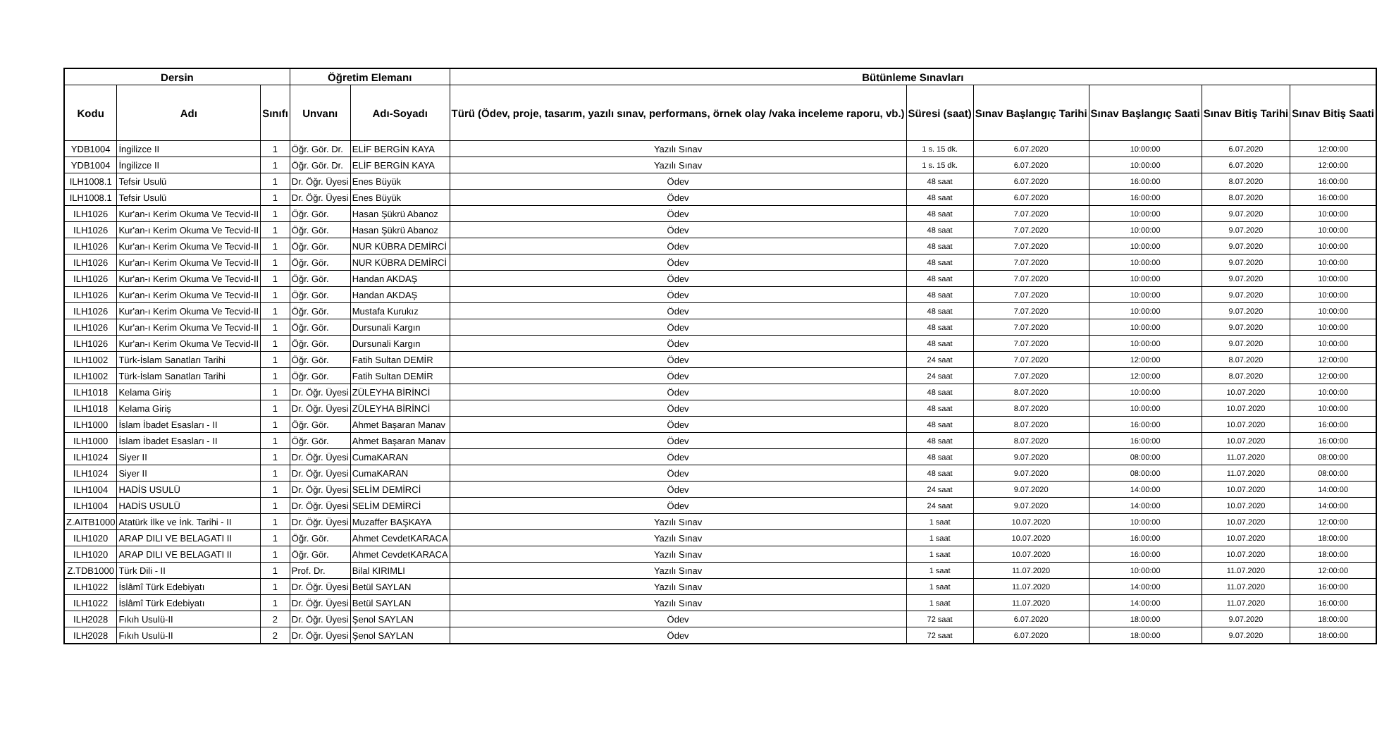| Dersin | | | Öğretim Elemanı | | Bütünleme Sınavları | | | | | |
| --- | --- | --- | --- | --- | --- | --- | --- | --- | --- | --- |
| Kodu | Adı | Sınıfı | Unvanı | Adı-Soyadı | Türü (Ödev, proje, tasarım, yazılı sınav, performans, örnek olay /vaka inceleme raporu, vb.) | Süresi (saat) | Sınav Başlangıç Tarihi | Sınav Başlangıç Saati | Sınav Bitiş Tarihi | Sınav Bitiş Saati |
| YDB1004 | İngilizce II | 1 | Öğr. Gör. Dr. | ELİF BERGİN KAYA | Yazılı Sınav | 1 s. 15 dk. | 6.07.2020 | 10:00:00 | 6.07.2020 | 12:00:00 |
| YDB1004 | İngilizce II | 1 | Öğr. Gör. Dr. | ELİF BERGİN KAYA | Yazılı Sınav | 1 s. 15 dk. | 6.07.2020 | 10:00:00 | 6.07.2020 | 12:00:00 |
| ILH1008.1 | Tefsir Usulü | 1 | Dr. Öğr. Üyesi | Enes Büyük | Ödev | 48 saat | 6.07.2020 | 16:00:00 | 8.07.2020 | 16:00:00 |
| ILH1008.1 | Tefsir Usulü | 1 | Dr. Öğr. Üyesi | Enes Büyük | Ödev | 48 saat | 6.07.2020 | 16:00:00 | 8.07.2020 | 16:00:00 |
| ILH1026 | Kur'an-ı Kerim Okuma Ve Tecvid-II | 1 | Öğr. Gör. | Hasan Şükrü Abanoz | Ödev | 48 saat | 7.07.2020 | 10:00:00 | 9.07.2020 | 10:00:00 |
| ILH1026 | Kur'an-ı Kerim Okuma Ve Tecvid-II | 1 | Öğr. Gör. | Hasan Şükrü Abanoz | Ödev | 48 saat | 7.07.2020 | 10:00:00 | 9.07.2020 | 10:00:00 |
| ILH1026 | Kur'an-ı Kerim Okuma Ve Tecvid-II | 1 | Öğr. Gör. | NUR KÜBRA DEMİRCİ | Ödev | 48 saat | 7.07.2020 | 10:00:00 | 9.07.2020 | 10:00:00 |
| ILH1026 | Kur'an-ı Kerim Okuma Ve Tecvid-II | 1 | Öğr. Gör. | NUR KÜBRA DEMİRCİ | Ödev | 48 saat | 7.07.2020 | 10:00:00 | 9.07.2020 | 10:00:00 |
| ILH1026 | Kur'an-ı Kerim Okuma Ve Tecvid-II | 1 | Öğr. Gör. | Handan AKDAŞ | Ödev | 48 saat | 7.07.2020 | 10:00:00 | 9.07.2020 | 10:00:00 |
| ILH1026 | Kur'an-ı Kerim Okuma Ve Tecvid-II | 1 | Öğr. Gör. | Handan AKDAŞ | Ödev | 48 saat | 7.07.2020 | 10:00:00 | 9.07.2020 | 10:00:00 |
| ILH1026 | Kur'an-ı Kerim Okuma Ve Tecvid-II | 1 | Öğr. Gör. | Mustafa Kurukız | Ödev | 48 saat | 7.07.2020 | 10:00:00 | 9.07.2020 | 10:00:00 |
| ILH1026 | Kur'an-ı Kerim Okuma Ve Tecvid-II | 1 | Öğr. Gör. | Dursunali Kargın | Ödev | 48 saat | 7.07.2020 | 10:00:00 | 9.07.2020 | 10:00:00 |
| ILH1026 | Kur'an-ı Kerim Okuma Ve Tecvid-II | 1 | Öğr. Gör. | Dursunali Kargın | Ödev | 48 saat | 7.07.2020 | 10:00:00 | 9.07.2020 | 10:00:00 |
| ILH1002 | Türk-İslam Sanatları Tarihi | 1 | Öğr. Gör. | Fatih Sultan DEMİR | Ödev | 24 saat | 7.07.2020 | 12:00:00 | 8.07.2020 | 12:00:00 |
| ILH1002 | Türk-İslam Sanatları Tarihi | 1 | Öğr. Gör. | Fatih Sultan DEMİR | Ödev | 24 saat | 7.07.2020 | 12:00:00 | 8.07.2020 | 12:00:00 |
| ILH1018 | Kelama Giriş | 1 | Dr. Öğr. Üyesi | ZÜLEYHA BİRİNCİ | Ödev | 48 saat | 8.07.2020 | 10:00:00 | 10.07.2020 | 10:00:00 |
| ILH1018 | Kelama Giriş | 1 | Dr. Öğr. Üyesi | ZÜLEYHA BİRİNCİ | Ödev | 48 saat | 8.07.2020 | 10:00:00 | 10.07.2020 | 10:00:00 |
| ILH1000 | İslam İbadet Esasları - II | 1 | Öğr. Gör. | Ahmet Başaran Manav | Ödev | 48 saat | 8.07.2020 | 16:00:00 | 10.07.2020 | 16:00:00 |
| ILH1000 | İslam İbadet Esasları - II | 1 | Öğr. Gör. | Ahmet Başaran Manav | Ödev | 48 saat | 8.07.2020 | 16:00:00 | 10.07.2020 | 16:00:00 |
| ILH1024 | Siyer II | 1 | Dr. Öğr. Üyesi | CumaKARAN | Ödev | 48 saat | 9.07.2020 | 08:00:00 | 11.07.2020 | 08:00:00 |
| ILH1024 | Siyer II | 1 | Dr. Öğr. Üyesi | CumaKARAN | Ödev | 48 saat | 9.07.2020 | 08:00:00 | 11.07.2020 | 08:00:00 |
| ILH1004 | HADİS USULÜ | 1 | Dr. Öğr. Üyesi | SELİM DEMİRCİ | Ödev | 24 saat | 9.07.2020 | 14:00:00 | 10.07.2020 | 14:00:00 |
| ILH1004 | HADİS USULÜ | 1 | Dr. Öğr. Üyesi | SELİM DEMİRCİ | Ödev | 24 saat | 9.07.2020 | 14:00:00 | 10.07.2020 | 14:00:00 |
| Z.AITB1000 | Atatürk İlke ve İnk. Tarihi - II | 1 | Dr. Öğr. Üyesi | Muzaffer BAŞKAYA | Yazılı Sınav | 1 saat | 10.07.2020 | 10:00:00 | 10.07.2020 | 12:00:00 |
| ILH1020 | ARAP DILI VE BELAGATI II | 1 | Öğr. Gör. | Ahmet CevdetKARACA | Yazılı Sınav | 1 saat | 10.07.2020 | 16:00:00 | 10.07.2020 | 18:00:00 |
| ILH1020 | ARAP DILI VE BELAGATI II | 1 | Öğr. Gör. | Ahmet CevdetKARACA | Yazılı Sınav | 1 saat | 10.07.2020 | 16:00:00 | 10.07.2020 | 18:00:00 |
| Z.TDB1000 | Türk Dili - II | 1 | Prof. Dr. | Bilal KIRIMLI | Yazılı Sınav | 1 saat | 11.07.2020 | 10:00:00 | 11.07.2020 | 12:00:00 |
| ILH1022 | İslâmî Türk Edebiyatı | 1 | Dr. Öğr. Üyesi | Betül SAYLAN | Yazılı Sınav | 1 saat | 11.07.2020 | 14:00:00 | 11.07.2020 | 16:00:00 |
| ILH1022 | İslâmî Türk Edebiyatı | 1 | Dr. Öğr. Üyesi | Betül SAYLAN | Yazılı Sınav | 1 saat | 11.07.2020 | 14:00:00 | 11.07.2020 | 16:00:00 |
| ILH2028 | Fıkıh Usulü-II | 2 | Dr. Öğr. Üyesi | Şenol SAYLAN | Ödev | 72 saat | 6.07.2020 | 18:00:00 | 9.07.2020 | 18:00:00 |
| ILH2028 | Fıkıh Usulü-II | 2 | Dr. Öğr. Üyesi | Şenol SAYLAN | Ödev | 72 saat | 6.07.2020 | 18:00:00 | 9.07.2020 | 18:00:00 |